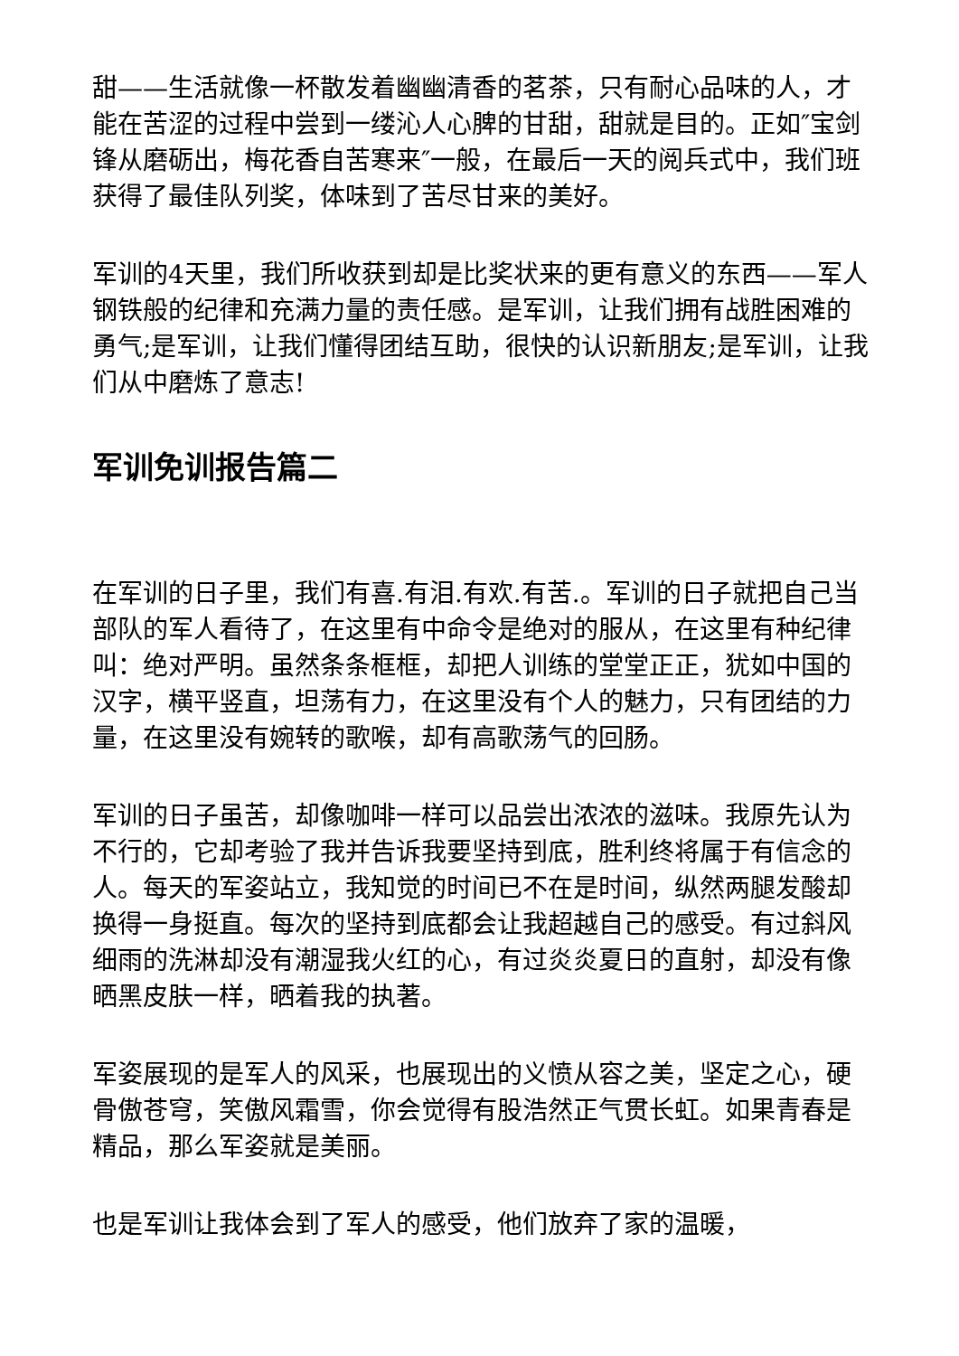甜——生活就像一杯散发着幽幽清香的茗茶，只有耐心品味的人，才能在苦涩的过程中尝到一缕沁人心脾的甘甜，甜就是目的。正如″宝剑锋从磨砺出，梅花香自苦寒来″一般，在最后一天的阅兵式中，我们班获得了最佳队列奖，体味到了苦尽甘来的美好。
军训的4天里，我们所收获到却是比奖状来的更有意义的东西——军人钢铁般的纪律和充满力量的责任感。是军训，让我们拥有战胜困难的勇气;是军训，让我们懂得团结互助，很快的认识新朋友;是军训，让我们从中磨炼了意志!
军训免训报告篇二
在军训的日子里，我们有喜.有泪.有欢.有苦.。军训的日子就把自己当部队的军人看待了，在这里有中命令是绝对的服从，在这里有种纪律叫：绝对严明。虽然条条框框，却把人训练的堂堂正正，犹如中国的汉字，横平竖直，坦荡有力，在这里没有个人的魅力，只有团结的力量，在这里没有婉转的歌喉，却有高歌荡气的回肠。
军训的日子虽苦，却像咖啡一样可以品尝出浓浓的滋味。我原先认为不行的，它却考验了我并告诉我要坚持到底，胜利终将属于有信念的人。每天的军姿站立，我知觉的时间已不在是时间，纵然两腿发酸却换得一身挺直。每次的坚持到底都会让我超越自己的感受。有过斜风细雨的洗淋却没有潮湿我火红的心，有过炎炎夏日的直射，却没有像晒黑皮肤一样，晒着我的执著。
军姿展现的是军人的风采，也展现出的义愤从容之美，坚定之心，硬骨傲苍穹，笑傲风霜雪，你会觉得有股浩然正气贯长虹。如果青春是精品，那么军姿就是美丽。
也是军训让我体会到了军人的感受，他们放弃了家的温暖，